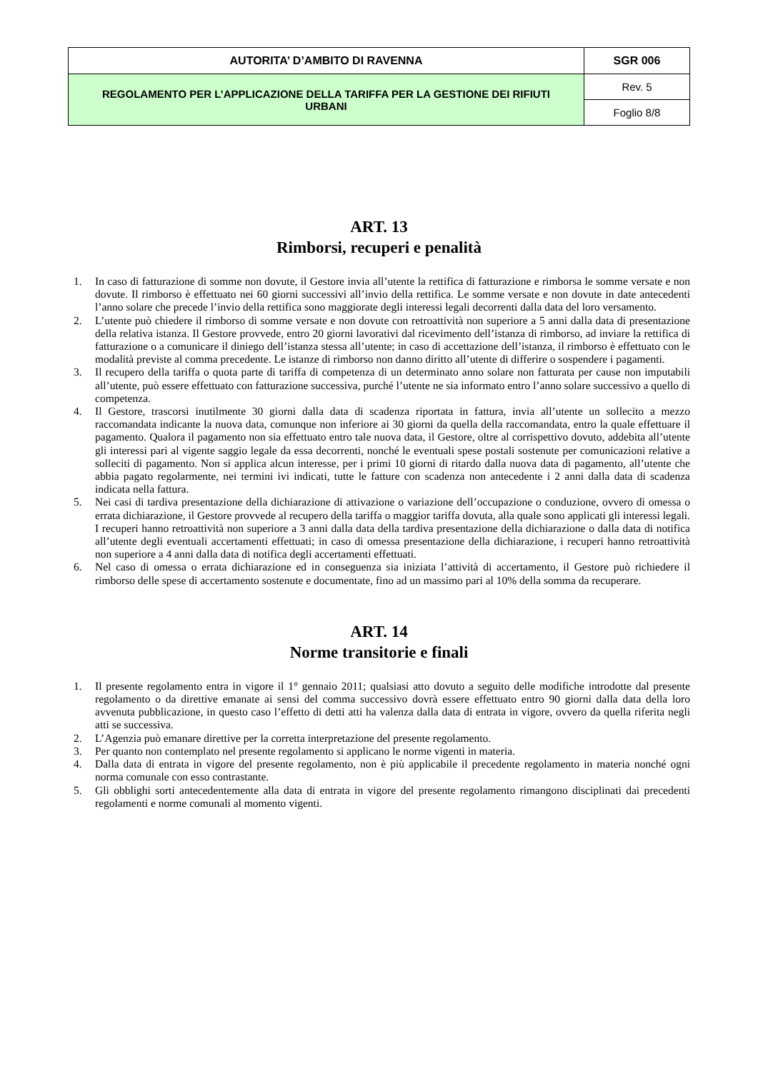| AUTORITA’ D’AMBITO DI RAVENNA | SGR 006 |
| REGOLAMENTO PER L’APPLICAZIONE DELLA TARIFFA PER LA GESTIONE DEI RIFIUTI URBANI | Rev. 5 |
| | Foglio 8/8 |
ART. 13
Rimborsi, recuperi e penalità
1. In caso di fatturazione di somme non dovute, il Gestore invia all’utente la rettifica di fatturazione e rimborsa le somme versate e non dovute. Il rimborso è effettuato nei 60 giorni successivi all’invio della rettifica. Le somme versate e non dovute in date antecedenti l’anno solare che precede l’invio della rettifica sono maggiorate degli interessi legali decorrenti dalla data del loro versamento.
2. L’utente può chiedere il rimborso di somme versate e non dovute con retroattività non superiore a 5 anni dalla data di presentazione della relativa istanza. Il Gestore provvede, entro 20 giorni lavorativi dal ricevimento dell’istanza di rimborso, ad inviare la rettifica di fatturazione o a comunicare il diniego dell’istanza stessa all’utente; in caso di accettazione dell’istanza, il rimborso è effettuato con le modalità previste al comma precedente. Le istanze di rimborso non danno diritto all’utente di differire o sospendere i pagamenti.
3. Il recupero della tariffa o quota parte di tariffa di competenza di un determinato anno solare non fatturata per cause non imputabili all’utente, può essere effettuato con fatturazione successiva, purché l’utente ne sia informato entro l’anno solare successivo a quello di competenza.
4. Il Gestore, trascorsi inutilmente 30 giorni dalla data di scadenza riportata in fattura, invia all’utente un sollecito a mezzo raccomandata indicante la nuova data, comunque non inferiore ai 30 giorni da quella della raccomandata, entro la quale effettuare il pagamento. Qualora il pagamento non sia effettuato entro tale nuova data, il Gestore, oltre al corrispettivo dovuto, addebita all’utente gli interessi pari al vigente saggio legale da essa decorrenti, nonché le eventuali spese postali sostenute per comunicazioni relative a solleciti di pagamento. Non si applica alcun interesse, per i primi 10 giorni di ritardo dalla nuova data di pagamento, all’utente che abbia pagato regolarmente, nei termini ivi indicati, tutte le fatture con scadenza non antecedente i 2 anni dalla data di scadenza indicata nella fattura.
5. Nei casi di tardiva presentazione della dichiarazione di attivazione o variazione dell’occupazione o conduzione, ovvero di omessa o errata dichiarazione, il Gestore provvede al recupero della tariffa o maggior tariffa dovuta, alla quale sono applicati gli interessi legali. I recuperi hanno retroattività non superiore a 3 anni dalla data della tardiva presentazione della dichiarazione o dalla data di notifica all’utente degli eventuali accertamenti effettuati; in caso di omessa presentazione della dichiarazione, i recuperi hanno retroattività non superiore a 4 anni dalla data di notifica degli accertamenti effettuati.
6. Nel caso di omessa o errata dichiarazione ed in conseguenza sia iniziata l’attività di accertamento, il Gestore può richiedere il rimborso delle spese di accertamento sostenute e documentate, fino ad un massimo pari al 10% della somma da recuperare.
ART. 14
Norme transitorie e finali
1. Il presente regolamento entra in vigore il 1° gennaio 2011; qualsiasi atto dovuto a seguito delle modifiche introdotte dal presente regolamento o da direttive emanate ai sensi del comma successivo dovrà essere effettuato entro 90 giorni dalla data della loro avvenuta pubblicazione, in questo caso l’effetto di detti atti ha valenza dalla data di entrata in vigore, ovvero da quella riferita negli atti se successiva.
2. L’Agenzia può emanare direttive per la corretta interpretazione del presente regolamento.
3. Per quanto non contemplato nel presente regolamento si applicano le norme vigenti in materia.
4. Dalla data di entrata in vigore del presente regolamento, non è più applicabile il precedente regolamento in materia nonché ogni norma comunale con esso contrastante.
5. Gli obblighi sorti antecedentemente alla data di entrata in vigore del presente regolamento rimangono disciplinati dai precedenti regolamenti e norme comunali al momento vigenti.